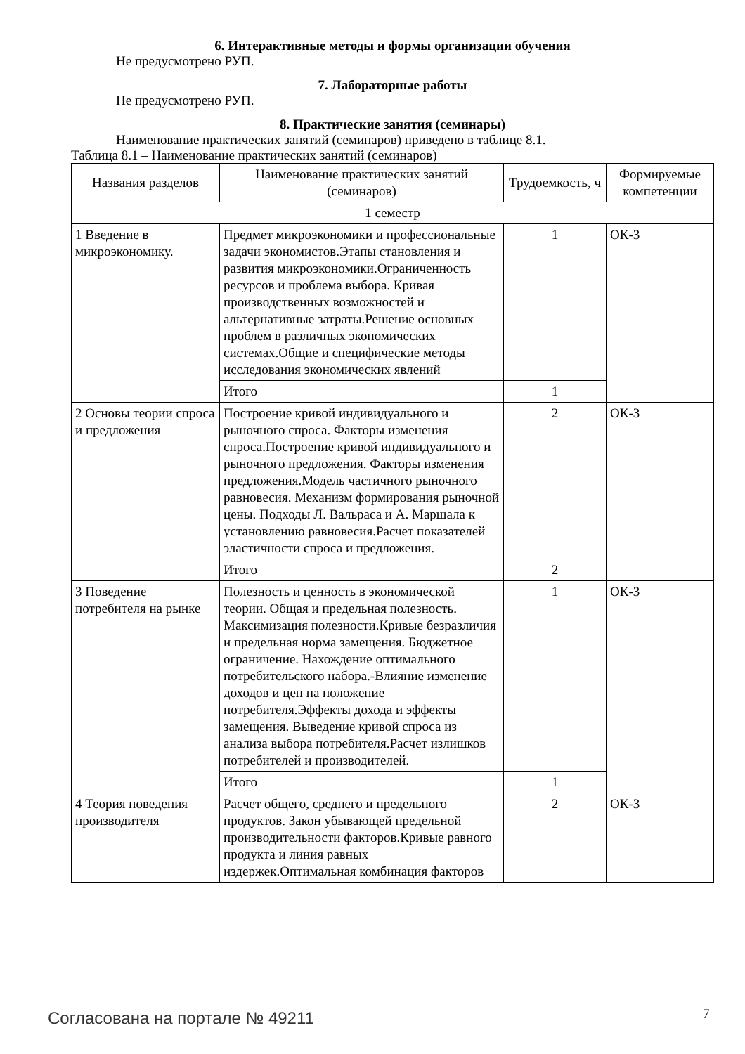6. Интерактивные методы и формы организации обучения
Не предусмотрено РУП.
7. Лабораторные работы
Не предусмотрено РУП.
8. Практические занятия (семинары)
Наименование практических занятий (семинаров) приведено в таблице 8.1.
Таблица 8.1 – Наименование практических занятий (семинаров)
| Названия разделов | Наименование практических занятий (семинаров) | Трудоемкость, ч | Формируемые компетенции |
| --- | --- | --- | --- |
| 1 семестр | | | |
| 1 Введение в микроэкономику. | Предмет микроэкономики и профессиональные задачи экономистов.Этапы становления и развития микроэкономики.Ограниченность ресурсов и проблема выбора. Кривая производственных возможностей и альтернативные затраты.Решение основных проблем в различных экономических системах.Общие и специфические методы исследования экономических явлений | 1 | ОК-3 |
| | Итого | 1 | |
| 2 Основы теории спроса и предложения | Построение кривой индивидуального и рыночного спроса. Факторы изменения спроса.Построение кривой индивидуального и рыночного предложения. Факторы изменения предложения.Модель частичного рыночного равновесия. Механизм формирования рыночной цены. Подходы Л. Вальраса и А. Маршала к установлению равновесия.Расчет показателей эластичности спроса и предложения. | 2 | ОК-3 |
| | Итого | 2 | |
| 3 Поведение потребителя на рынке | Полезность и ценность в экономической теории. Общая и предельная полезность. Максимизация полезности.Кривые безразличия и предельная норма замещения. Бюджетное ограничение. Нахождение оптимального потребительского набора.-Влияние изменение доходов и цен на положение потребителя.Эффекты дохода и эффекты замещения. Выведение кривой спроса из анализа выбора потребителя.Расчет излишков потребителей и производителей. | 1 | ОК-3 |
| | Итого | 1 | |
| 4 Теория поведения производителя | Расчет общего, среднего и предельного продуктов. Закон убывающей предельной производительности факторов.Кривые равного продукта и линия равных издержек.Оптимальная комбинация факторов | 2 | ОК-3 |
Согласована на портале № 49211 7